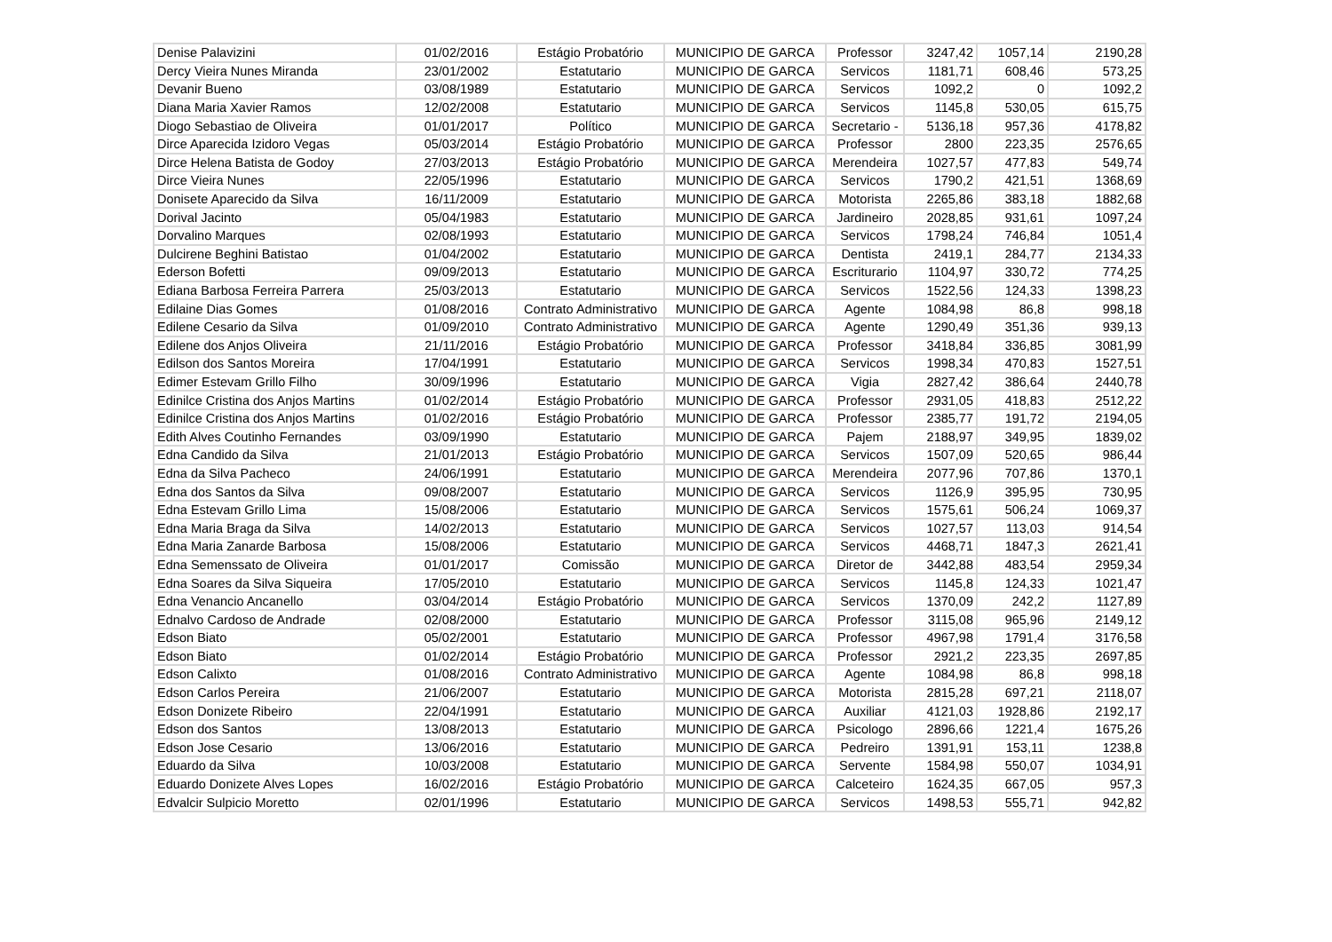| Denise Palavizini | 01/02/2016 | Estágio Probatório | MUNICIPIO DE GARCA | Professor | 3247,42 | 1057,14 | 2190,28 |
| Dercy Vieira Nunes Miranda | 23/01/2002 | Estatutario | MUNICIPIO DE GARCA | Servicos | 1181,71 | 608,46 | 573,25 |
| Devanir Bueno | 03/08/1989 | Estatutario | MUNICIPIO DE GARCA | Servicos | 1092,2 | 0 | 1092,2 |
| Diana Maria Xavier Ramos | 12/02/2008 | Estatutario | MUNICIPIO DE GARCA | Servicos | 1145,8 | 530,05 | 615,75 |
| Diogo Sebastiao de Oliveira | 01/01/2017 | Político | MUNICIPIO DE GARCA | Secretario - | 5136,18 | 957,36 | 4178,82 |
| Dirce Aparecida Izidoro Vegas | 05/03/2014 | Estágio Probatório | MUNICIPIO DE GARCA | Professor | 2800 | 223,35 | 2576,65 |
| Dirce Helena Batista de Godoy | 27/03/2013 | Estágio Probatório | MUNICIPIO DE GARCA | Merendeira | 1027,57 | 477,83 | 549,74 |
| Dirce Vieira Nunes | 22/05/1996 | Estatutario | MUNICIPIO DE GARCA | Servicos | 1790,2 | 421,51 | 1368,69 |
| Donisete Aparecido da Silva | 16/11/2009 | Estatutario | MUNICIPIO DE GARCA | Motorista | 2265,86 | 383,18 | 1882,68 |
| Dorival Jacinto | 05/04/1983 | Estatutario | MUNICIPIO DE GARCA | Jardineiro | 2028,85 | 931,61 | 1097,24 |
| Dorvalino Marques | 02/08/1993 | Estatutario | MUNICIPIO DE GARCA | Servicos | 1798,24 | 746,84 | 1051,4 |
| Dulcirene Beghini Batistao | 01/04/2002 | Estatutario | MUNICIPIO DE GARCA | Dentista | 2419,1 | 284,77 | 2134,33 |
| Ederson Bofetti | 09/09/2013 | Estatutario | MUNICIPIO DE GARCA | Escriturario | 1104,97 | 330,72 | 774,25 |
| Ediana Barbosa Ferreira Parrera | 25/03/2013 | Estatutario | MUNICIPIO DE GARCA | Servicos | 1522,56 | 124,33 | 1398,23 |
| Edilaine Dias Gomes | 01/08/2016 | Contrato Administrativo | MUNICIPIO DE GARCA | Agente | 1084,98 | 86,8 | 998,18 |
| Edilene Cesario da Silva | 01/09/2010 | Contrato Administrativo | MUNICIPIO DE GARCA | Agente | 1290,49 | 351,36 | 939,13 |
| Edilene dos Anjos Oliveira | 21/11/2016 | Estágio Probatório | MUNICIPIO DE GARCA | Professor | 3418,84 | 336,85 | 3081,99 |
| Edilson dos Santos Moreira | 17/04/1991 | Estatutario | MUNICIPIO DE GARCA | Servicos | 1998,34 | 470,83 | 1527,51 |
| Edimer Estevam Grillo Filho | 30/09/1996 | Estatutario | MUNICIPIO DE GARCA | Vigia | 2827,42 | 386,64 | 2440,78 |
| Edinilce Cristina dos Anjos Martins | 01/02/2014 | Estágio Probatório | MUNICIPIO DE GARCA | Professor | 2931,05 | 418,83 | 2512,22 |
| Edinilce Cristina dos Anjos Martins | 01/02/2016 | Estágio Probatório | MUNICIPIO DE GARCA | Professor | 2385,77 | 191,72 | 2194,05 |
| Edith Alves Coutinho Fernandes | 03/09/1990 | Estatutario | MUNICIPIO DE GARCA | Pajem | 2188,97 | 349,95 | 1839,02 |
| Edna Candido da Silva | 21/01/2013 | Estágio Probatório | MUNICIPIO DE GARCA | Servicos | 1507,09 | 520,65 | 986,44 |
| Edna da Silva Pacheco | 24/06/1991 | Estatutario | MUNICIPIO DE GARCA | Merendeira | 2077,96 | 707,86 | 1370,1 |
| Edna dos Santos da Silva | 09/08/2007 | Estatutario | MUNICIPIO DE GARCA | Servicos | 1126,9 | 395,95 | 730,95 |
| Edna Estevam Grillo Lima | 15/08/2006 | Estatutario | MUNICIPIO DE GARCA | Servicos | 1575,61 | 506,24 | 1069,37 |
| Edna Maria Braga da Silva | 14/02/2013 | Estatutario | MUNICIPIO DE GARCA | Servicos | 1027,57 | 113,03 | 914,54 |
| Edna Maria Zanarde Barbosa | 15/08/2006 | Estatutario | MUNICIPIO DE GARCA | Servicos | 4468,71 | 1847,3 | 2621,41 |
| Edna Semenssato de Oliveira | 01/01/2017 | Comissão | MUNICIPIO DE GARCA | Diretor de | 3442,88 | 483,54 | 2959,34 |
| Edna Soares da Silva Siqueira | 17/05/2010 | Estatutario | MUNICIPIO DE GARCA | Servicos | 1145,8 | 124,33 | 1021,47 |
| Edna Venancio Ancanello | 03/04/2014 | Estágio Probatório | MUNICIPIO DE GARCA | Servicos | 1370,09 | 242,2 | 1127,89 |
| Ednalvo Cardoso de Andrade | 02/08/2000 | Estatutario | MUNICIPIO DE GARCA | Professor | 3115,08 | 965,96 | 2149,12 |
| Edson Biato | 05/02/2001 | Estatutario | MUNICIPIO DE GARCA | Professor | 4967,98 | 1791,4 | 3176,58 |
| Edson Biato | 01/02/2014 | Estágio Probatório | MUNICIPIO DE GARCA | Professor | 2921,2 | 223,35 | 2697,85 |
| Edson Calixto | 01/08/2016 | Contrato Administrativo | MUNICIPIO DE GARCA | Agente | 1084,98 | 86,8 | 998,18 |
| Edson Carlos Pereira | 21/06/2007 | Estatutario | MUNICIPIO DE GARCA | Motorista | 2815,28 | 697,21 | 2118,07 |
| Edson Donizete Ribeiro | 22/04/1991 | Estatutario | MUNICIPIO DE GARCA | Auxiliar | 4121,03 | 1928,86 | 2192,17 |
| Edson dos Santos | 13/08/2013 | Estatutario | MUNICIPIO DE GARCA | Psicologo | 2896,66 | 1221,4 | 1675,26 |
| Edson Jose Cesario | 13/06/2016 | Estatutario | MUNICIPIO DE GARCA | Pedreiro | 1391,91 | 153,11 | 1238,8 |
| Eduardo da Silva | 10/03/2008 | Estatutario | MUNICIPIO DE GARCA | Servente | 1584,98 | 550,07 | 1034,91 |
| Eduardo Donizete Alves Lopes | 16/02/2016 | Estágio Probatório | MUNICIPIO DE GARCA | Calceteiro | 1624,35 | 667,05 | 957,3 |
| Edvalcir Sulpicio Moretto | 02/01/1996 | Estatutario | MUNICIPIO DE GARCA | Servicos | 1498,53 | 555,71 | 942,82 |